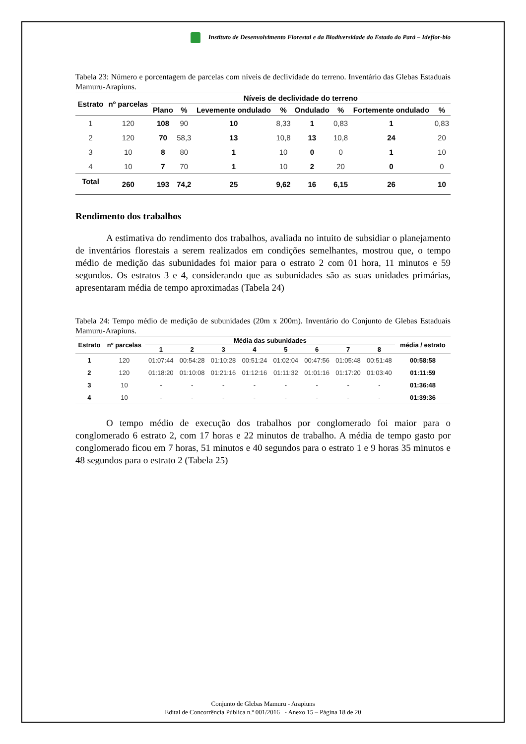Instituto de Desenvolvimento Florestal e da Biodiversidade do Estado do Pará – Ideflor-bio
Tabela 23: Número e porcentagem de parcelas com níveis de declividade do terreno. Inventário das Glebas Estaduais Mamuru-Arapiuns.
| Estrato | nº parcelas | Níveis de declividade do terreno | | | | | | | |
| --- | --- | --- | --- | --- | --- | --- | --- | --- | --- |
| | | Plano | % | Levemente ondulado | % | Ondulado | % | Fortemente ondulado | % |
| 1 | 120 | 108 | 90 | 10 | 8,33 | 1 | 0,83 | 1 | 0,83 |
| 2 | 120 | 70 | 58,3 | 13 | 10,8 | 13 | 10,8 | 24 | 20 |
| 3 | 10 | 8 | 80 | 1 | 10 | 0 | 0 | 1 | 10 |
| 4 | 10 | 7 | 70 | 1 | 10 | 2 | 20 | 0 | 0 |
| Total | 260 | 193 | 74,2 | 25 | 9,62 | 16 | 6,15 | 26 | 10 |
Rendimento dos trabalhos
A estimativa do rendimento dos trabalhos, avaliada no intuito de subsidiar o planejamento de inventários florestais a serem realizados em condições semelhantes, mostrou que, o tempo médio de medição das subunidades foi maior para o estrato 2 com 01 hora, 11 minutos e 59 segundos. Os estratos 3 e 4, considerando que as subunidades são as suas unidades primárias, apresentaram média de tempo aproximadas (Tabela 24)
Tabela 24: Tempo médio de medição de subunidades (20m x 200m). Inventário do Conjunto de Glebas Estaduais Mamuru-Arapiuns.
| Estrato | nº parcelas | Média das subunidades | | | | | | | | média / estrato |
| --- | --- | --- | --- | --- | --- | --- | --- | --- | --- | --- |
| | | 1 | 2 | 3 | 4 | 5 | 6 | 7 | 8 | |
| 1 | 120 | 01:07:44 | 00:54:28 | 01:10:28 | 00:51:24 | 01:02:04 | 00:47:56 | 01:05:48 | 00:51:48 | 00:58:58 |
| 2 | 120 | 01:18:20 | 01:10:08 | 01:21:16 | 01:12:16 | 01:11:32 | 01:01:16 | 01:17:20 | 01:03:40 | 01:11:59 |
| 3 | 10 | - | - | - | - | - | - | - | - | 01:36:48 |
| 4 | 10 | - | - | - | - | - | - | - | - | 01:39:36 |
O tempo médio de execução dos trabalhos por conglomerado foi maior para o conglomerado 6 estrato 2, com 17 horas e 22 minutos de trabalho. A média de tempo gasto por conglomerado ficou em 7 horas, 51 minutos e 40 segundos para o estrato 1 e 9 horas 35 minutos e 48 segundos para o estrato 2 (Tabela 25)
Conjunto de Glebas Mamuru - Arapiuns
Edital de Concorrência Pública n.º 001/2016 - Anexo 15 – Página 18 de 20